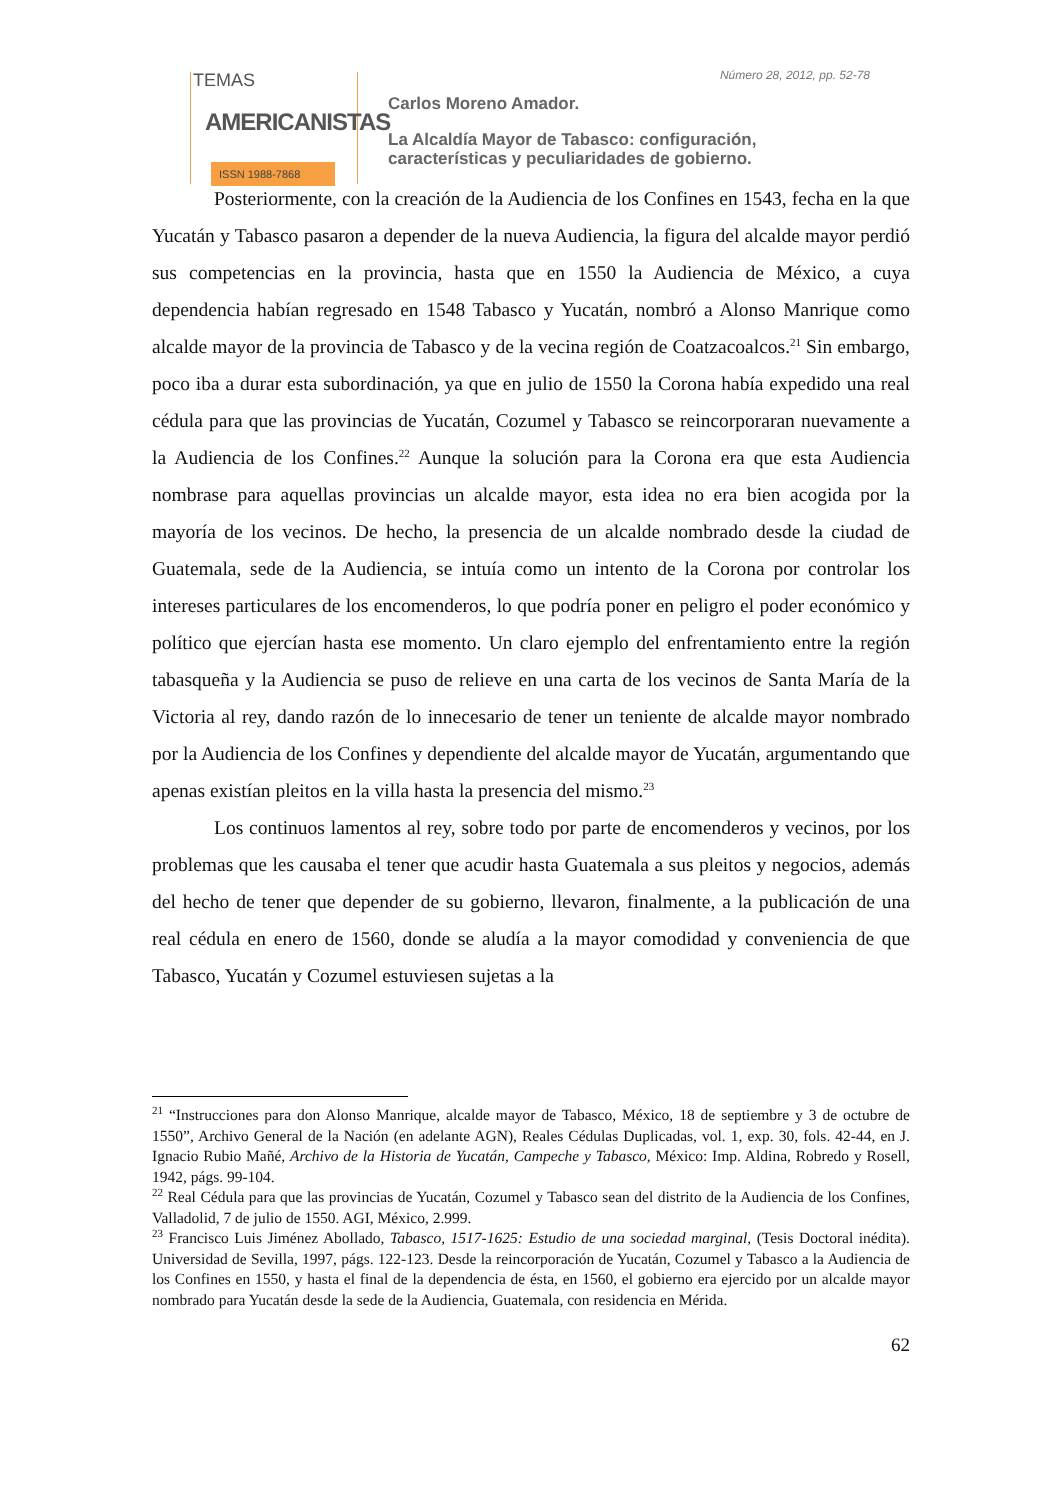TEMAS
AMERICANISTAS
ISSN 1988-7868
Número 28, 2012, pp. 52-78
Carlos Moreno Amador.
La Alcaldía Mayor de Tabasco: configuración,
características y peculiaridades de gobierno.
Posteriormente, con la creación de la Audiencia de los Confines en 1543, fecha en la que Yucatán y Tabasco pasaron a depender de la nueva Audiencia, la figura del alcalde mayor perdió sus competencias en la provincia, hasta que en 1550 la Audiencia de México, a cuya dependencia habían regresado en 1548 Tabasco y Yucatán, nombró a Alonso Manrique como alcalde mayor de la provincia de Tabasco y de la vecina región de Coatzacoalcos.<sup>21</sup> Sin embargo, poco iba a durar esta subordinación, ya que en julio de 1550 la Corona había expedido una real cédula para que las provincias de Yucatán, Cozumel y Tabasco se reincorporaran nuevamente a la Audiencia de los Confines.<sup>22</sup> Aunque la solución para la Corona era que esta Audiencia nombrase para aquellas provincias un alcalde mayor, esta idea no era bien acogida por la mayoría de los vecinos. De hecho, la presencia de un alcalde nombrado desde la ciudad de Guatemala, sede de la Audiencia, se intuía como un intento de la Corona por controlar los intereses particulares de los encomenderos, lo que podría poner en peligro el poder económico y político que ejercían hasta ese momento. Un claro ejemplo del enfrentamiento entre la región tabasqueña y la Audiencia se puso de relieve en una carta de los vecinos de Santa María de la Victoria al rey, dando razón de lo innecesario de tener un teniente de alcalde mayor nombrado por la Audiencia de los Confines y dependiente del alcalde mayor de Yucatán, argumentando que apenas existían pleitos en la villa hasta la presencia del mismo.<sup>23</sup>
Los continuos lamentos al rey, sobre todo por parte de encomenderos y vecinos, por los problemas que les causaba el tener que acudir hasta Guatemala a sus pleitos y negocios, además del hecho de tener que depender de su gobierno, llevaron, finalmente, a la publicación de una real cédula en enero de 1560, donde se aludía a la mayor comodidad y conveniencia de que Tabasco, Yucatán y Cozumel estuviesen sujetas a la
<sup>21</sup> “Instrucciones para don Alonso Manrique, alcalde mayor de Tabasco, México, 18 de septiembre y 3 de octubre de 1550”, Archivo General de la Nación (en adelante AGN), Reales Cédulas Duplicadas, vol. 1, exp. 30, fols. 42-44, en J. Ignacio Rubio Mañé, Archivo de la Historia de Yucatán, Campeche y Tabasco, México: Imp. Aldina, Robredo y Rosell, 1942, págs. 99-104.
<sup>22</sup> Real Cédula para que las provincias de Yucatán, Cozumel y Tabasco sean del distrito de la Audiencia de los Confines, Valladolid, 7 de julio de 1550. AGI, México, 2.999.
<sup>23</sup> Francisco Luis Jiménez Abollado, Tabasco, 1517-1625: Estudio de una sociedad marginal, (Tesis Doctoral inédita). Universidad de Sevilla, 1997, págs. 122-123. Desde la reincorporación de Yucatán, Cozumel y Tabasco a la Audiencia de los Confines en 1550, y hasta el final de la dependencia de ésta, en 1560, el gobierno era ejercido por un alcalde mayor nombrado para Yucatán desde la sede de la Audiencia, Guatemala, con residencia en Mérida.
62